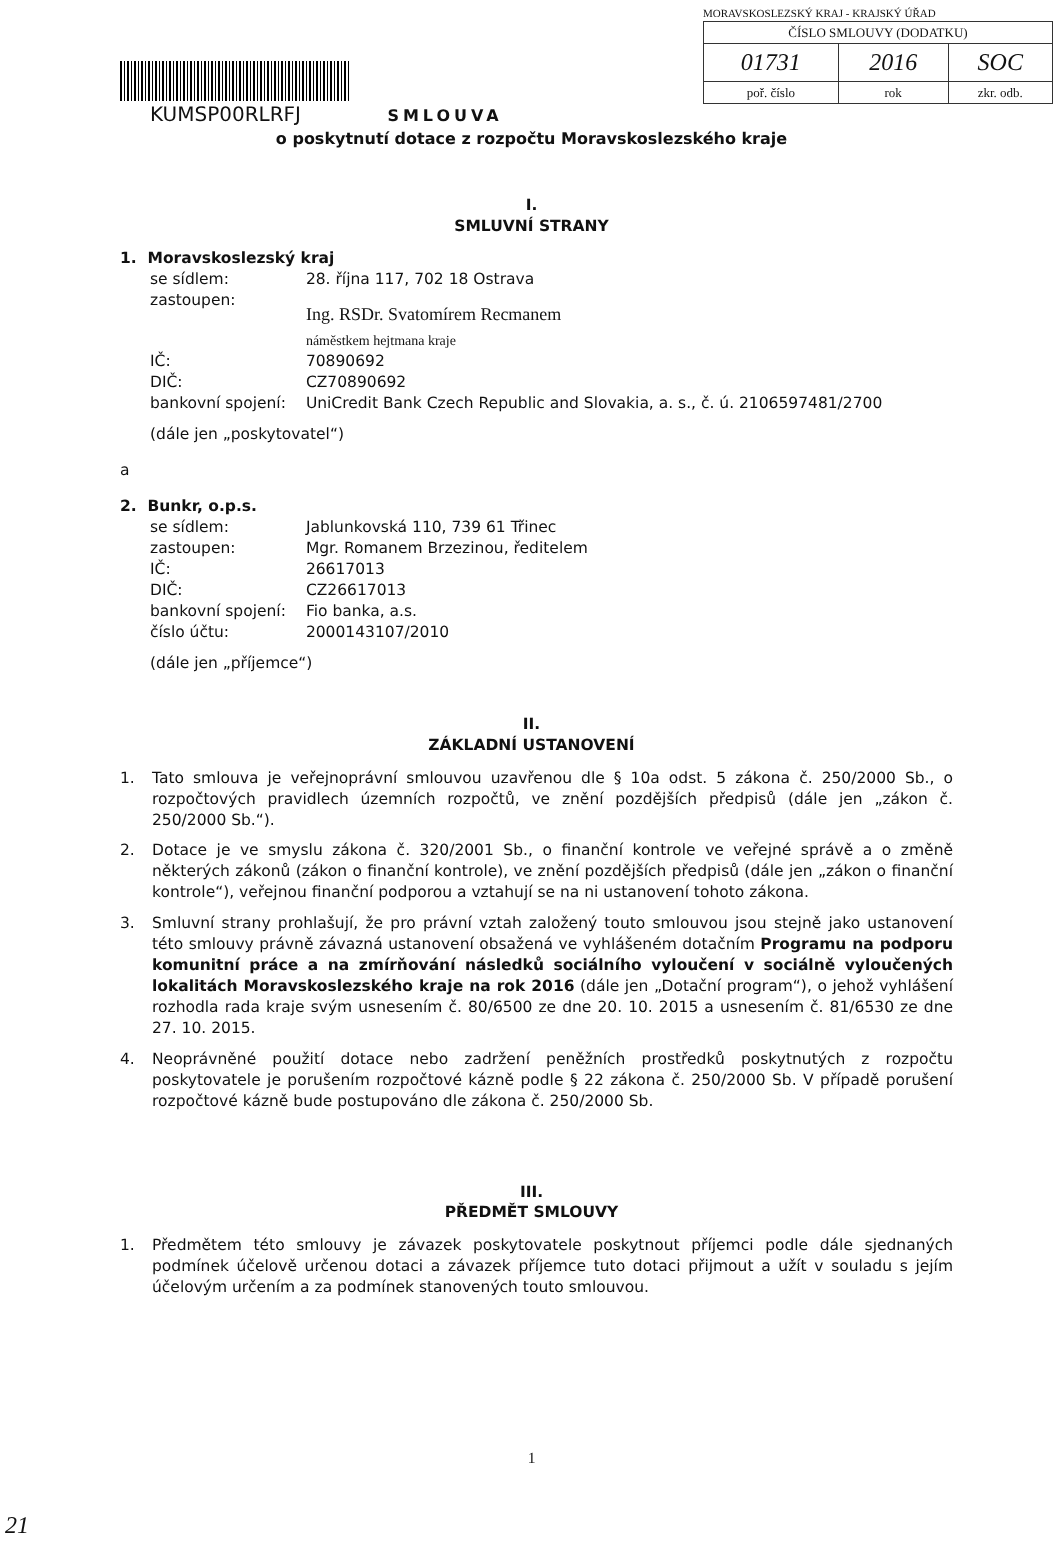KUMSP00RLRFJ SMLOUVA
MORAVSKOSLEZSKÝ KRAJ - KRAJSKÝ ÚŘAD
| ČÍSLO SMLOUVY (DODATKU) | | |
| 01731 | 2016 | SOC |
| poř. číslo | rok | zkr. odb. |
o poskytnutí dotace z rozpočtu Moravskoslezského kraje
I.
SMLUVNÍ STRANY
1. Moravskoslezský kraj
| se sídlem: | 28. října 117, 702 18 Ostrava |
| zastoupen: | Ing. RSDr. Svatomírem Recmanem náměstkem hejtmana kraje |
| IČ: | 70890692 |
| DIČ: | CZ70890692 |
| bankovní spojení: | UniCredit Bank Czech Republic and Slovakia, a. s., č. ú. 2106597481/2700 |
(dále jen „poskytovatel“)
a
2. Bunkr, o.p.s.
| se sídlem: | Jablunkovská 110, 739 61 Třinec |
| zastoupen: | Mgr. Romanem Brzezinou, ředitelem |
| IČ: | 26617013 |
| DIČ: | CZ26617013 |
| bankovní spojení: | Fio banka, a.s. |
| číslo účtu: | 2000143107/2010 |
(dále jen „příjemce“)
II.
ZÁKLADNÍ USTANOVENÍ
1. Tato smlouva je veřejnoprávní smlouvou uzavřenou dle § 10a odst. 5 zákona č. 250/2000 Sb., o rozpočtových pravidlech územních rozpočtů, ve znění pozdějších předpisů (dále jen „zákon č. 250/2000 Sb.“).
2. Dotace je ve smyslu zákona č. 320/2001 Sb., o finanční kontrole ve veřejné správě a o změně některých zákonů (zákon o finanční kontrole), ve znění pozdějších předpisů (dále jen „zákon o finanční kontrole“), veřejnou finanční podporou a vztahují se na ni ustanovení tohoto zákona.
3. Smluvní strany prohlašují, že pro právní vztah založený touto smlouvou jsou stejně jako ustanovení této smlouvy právně závazná ustanovení obsažená ve vyhlášeném dotačním Programu na podporu komunitní práce a na zmírňování následků sociálního vyloučení v sociálně vyloučených lokalitách Moravskoslezského kraje na rok 2016 (dále jen „Dotační program“), o jehož vyhlášení rozhodla rada kraje svým usnesením č. 80/6500 ze dne 20. 10. 2015 a usnesením č. 81/6530 ze dne 27. 10. 2015.
4. Neoprávněné použití dotace nebo zadržení peněžních prostředků poskytnutých z rozpočtu poskytovatele je porušením rozpočtové kázně podle § 22 zákona č. 250/2000 Sb. V případě porušení rozpočtové kázně bude postupováno dle zákona č. 250/2000 Sb.
III.
PŘEDMĚT SMLOUVY
1. Předmětem této smlouvy je závazek poskytovatele poskytnout příjemci podle dále sjednaných podmínek účelově určenou dotaci a závazek příjemce tuto dotaci přijmout a užít v souladu s jejím účelovým určením a za podmínek stanovených touto smlouvou.
1
21